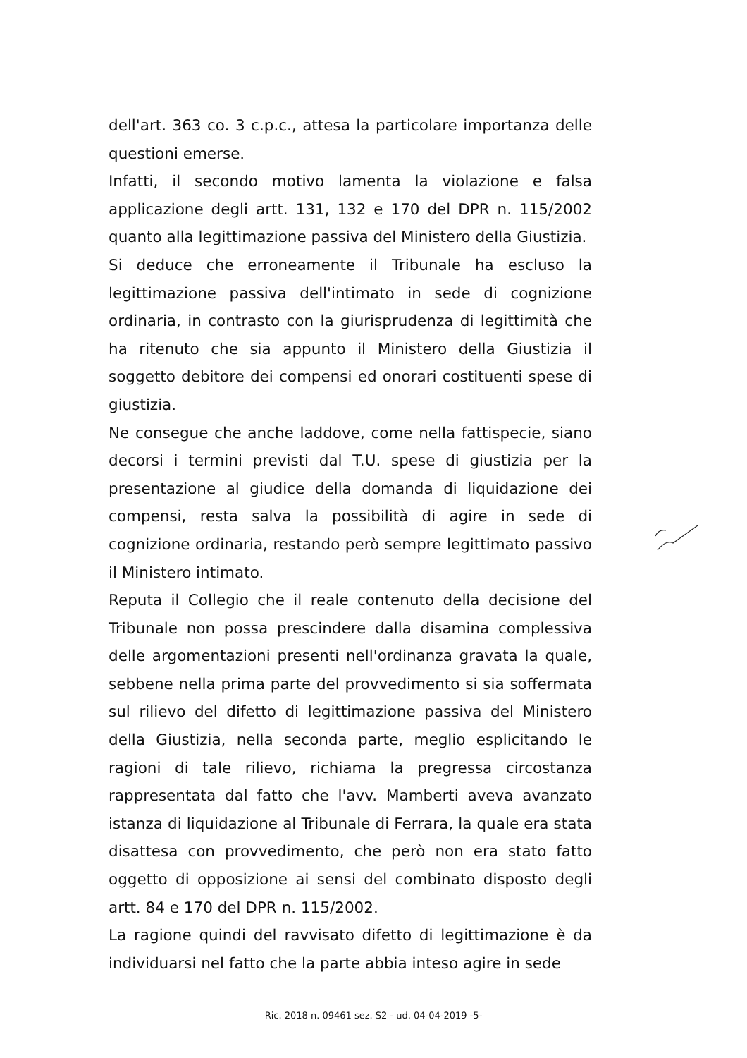dell'art. 363 co. 3 c.p.c., attesa la particolare importanza delle questioni emerse.
Infatti, il secondo motivo lamenta la violazione e falsa applicazione degli artt. 131, 132 e 170 del DPR n. 115/2002 quanto alla legittimazione passiva del Ministero della Giustizia.
Si deduce che erroneamente il Tribunale ha escluso la legittimazione passiva dell'intimato in sede di cognizione ordinaria, in contrasto con la giurisprudenza di legittimità che ha ritenuto che sia appunto il Ministero della Giustizia il soggetto debitore dei compensi ed onorari costituenti spese di giustizia.
Ne consegue che anche laddove, come nella fattispecie, siano decorsi i termini previsti dal T.U. spese di giustizia per la presentazione al giudice della domanda di liquidazione dei compensi, resta salva la possibilità di agire in sede di cognizione ordinaria, restando però sempre legittimato passivo il Ministero intimato.
Reputa il Collegio che il reale contenuto della decisione del Tribunale non possa prescindere dalla disamina complessiva delle argomentazioni presenti nell'ordinanza gravata la quale, sebbene nella prima parte del provvedimento si sia soffermata sul rilievo del difetto di legittimazione passiva del Ministero della Giustizia, nella seconda parte, meglio esplicitando le ragioni di tale rilievo, richiama la pregressa circostanza rappresentata dal fatto che l'avv. Mamberti aveva avanzato istanza di liquidazione al Tribunale di Ferrara, la quale era stata disattesa con provvedimento, che però non era stato fatto oggetto di opposizione ai sensi del combinato disposto degli artt. 84 e 170 del DPR n. 115/2002.
La ragione quindi del ravvisato difetto di legittimazione è da individuarsi nel fatto che la parte abbia inteso agire in sede
Ric. 2018 n. 09461 sez. S2 - ud. 04-04-2019 -5-